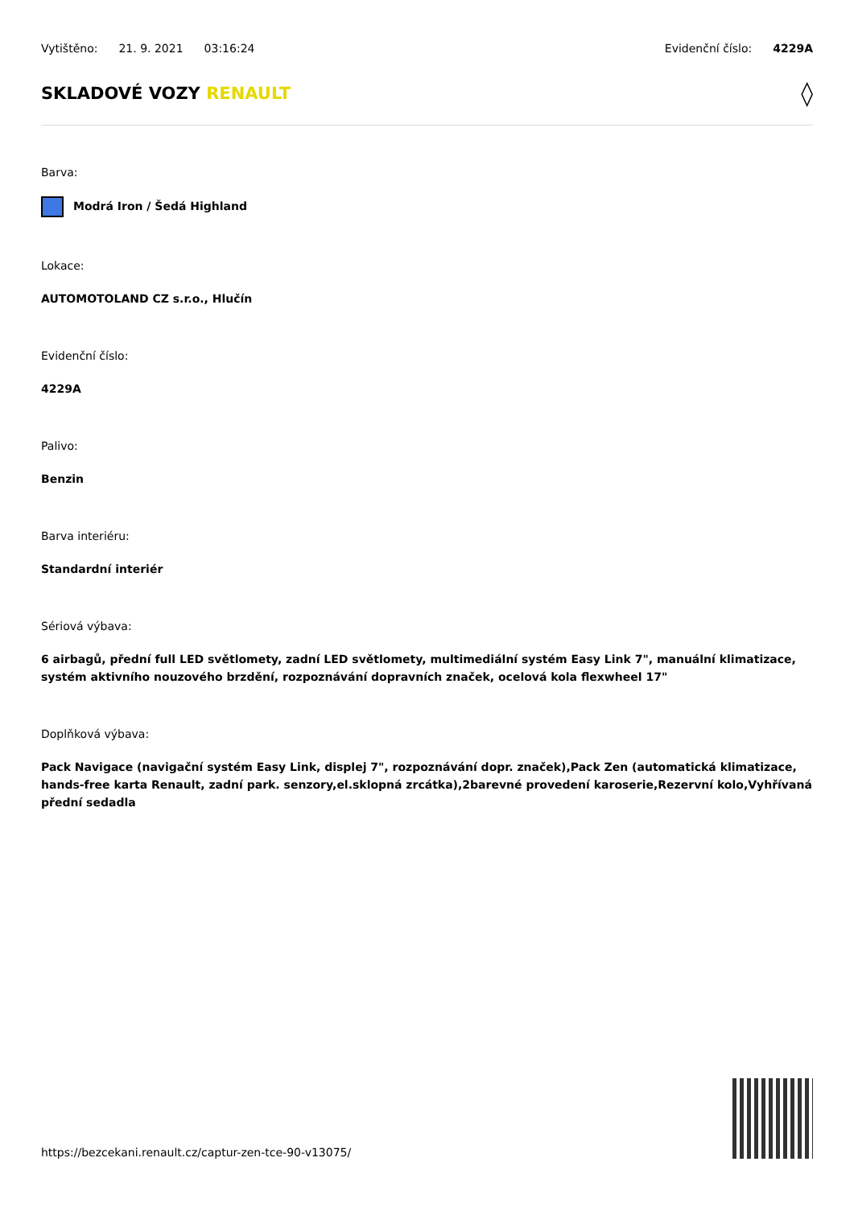Vytištěno: 21. 9. 2021 03:16:24
Evidenční číslo: 4229A
SKLADOVÉ VOZY RENAULT ◊
Barva:
Modrá Iron / Šedá Highland
Lokace:
AUTOMOTOLAND CZ s.r.o., Hlučín
Evidenční číslo:
4229A
Palivo:
Benzin
Barva interiéru:
Standardní interiér
Sériová výbava:
6 airbagů, přední full LED světlomety, zadní LED světlomety, multimediální systém Easy Link 7", manuální klimatizace, systém aktivního nouzového brzdění, rozpoznávání dopravních značek, ocelová kola flexwheel 17"
Doplňková výbava:
Pack Navigace (navigační systém Easy Link, displej 7", rozpoznávání dopr. značek),Pack Zen (automatická klimatizace, hands-free karta Renault, zadní park. senzory,el.sklopná zrcátka),2barevné provedení karoserie,Rezervní kolo,Vyhřívaná přední sedadla
https://bezcekani.renault.cz/captur-zen-tce-90-v13075/